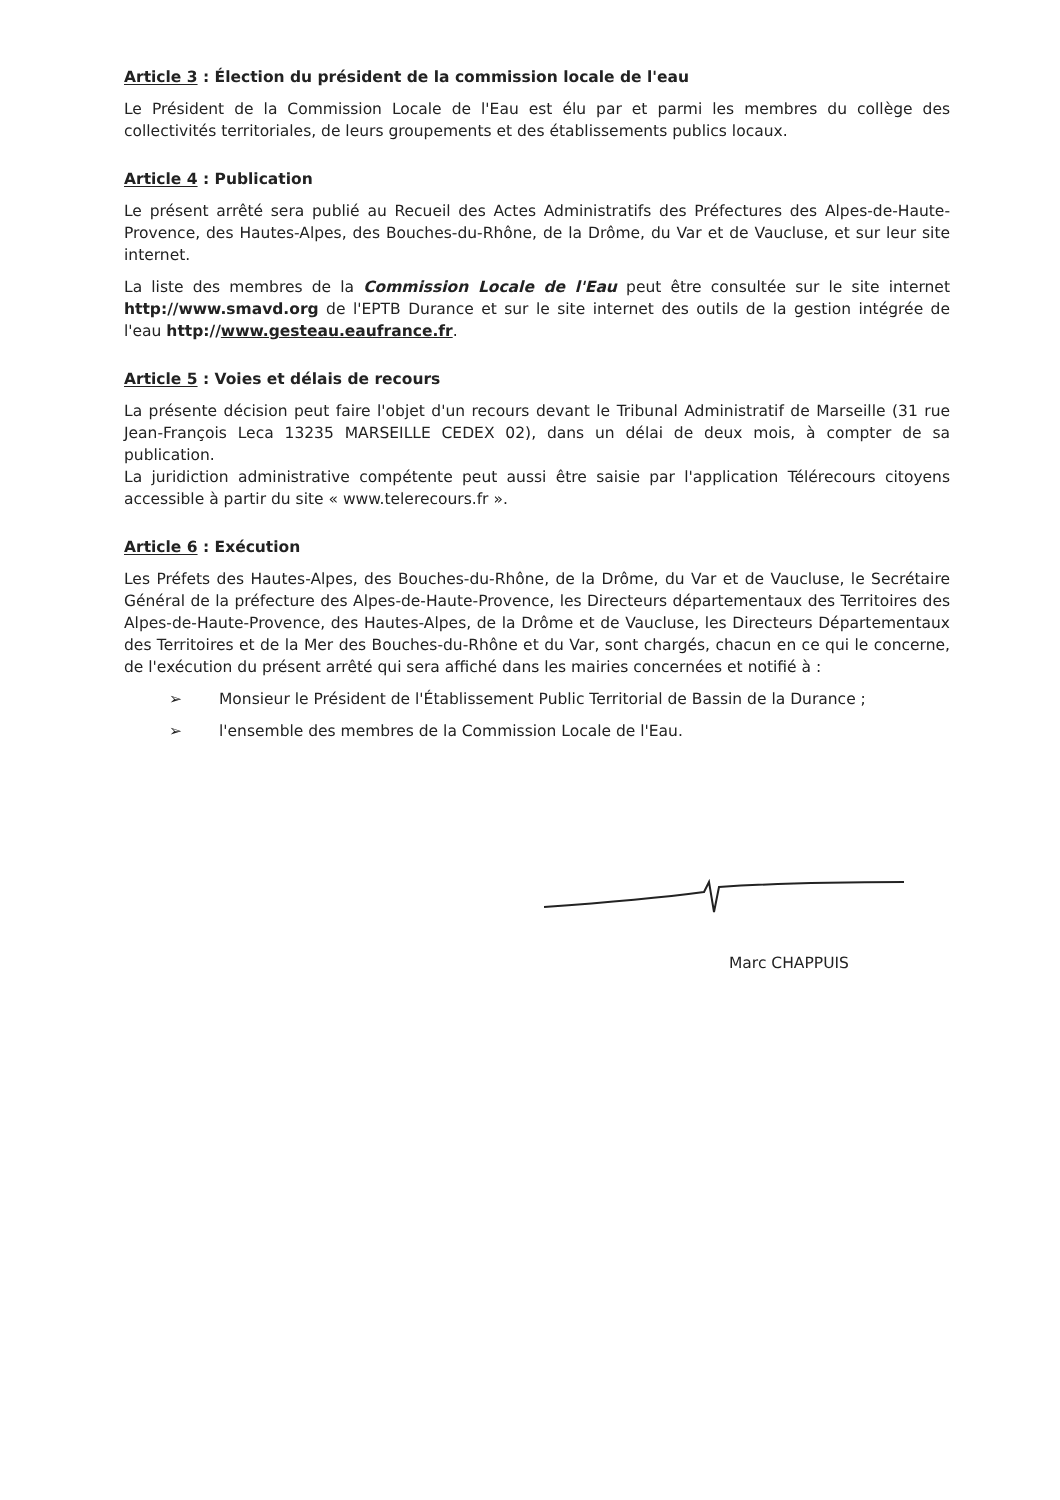Article 3 : Élection du président de la commission locale de l'eau
Le Président de la Commission Locale de l'Eau est élu par et parmi les membres du collège des collectivités territoriales, de leurs groupements et des établissements publics locaux.
Article 4 : Publication
Le présent arrêté sera publié au Recueil des Actes Administratifs des Préfectures des Alpes-de-Haute-Provence, des Hautes-Alpes, des Bouches-du-Rhône, de la Drôme, du Var et de Vaucluse, et sur leur site internet.
La liste des membres de la Commission Locale de l'Eau peut être consultée sur le site internet http://www.smavd.org de l'EPTB Durance et sur le site internet des outils de la gestion intégrée de l'eau http://www.gesteau.eaufrance.fr.
Article 5 : Voies et délais de recours
La présente décision peut faire l'objet d'un recours devant le Tribunal Administratif de Marseille (31 rue Jean-François Leca 13235 MARSEILLE CEDEX 02), dans un délai de deux mois, à compter de sa publication.
La juridiction administrative compétente peut aussi être saisie par l'application Télérecours citoyens accessible à partir du site « www.telerecours.fr ».
Article 6 : Exécution
Les Préfets des Hautes-Alpes, des Bouches-du-Rhône, de la Drôme, du Var et de Vaucluse, le Secrétaire Général de la préfecture des Alpes-de-Haute-Provence, les Directeurs départementaux des Territoires des Alpes-de-Haute-Provence, des Hautes-Alpes, de la Drôme et de Vaucluse, les Directeurs Départementaux des Territoires et de la Mer des Bouches-du-Rhône et du Var, sont chargés, chacun en ce qui le concerne, de l'exécution du présent arrêté qui sera affiché dans les mairies concernées et notifié à :
➢ Monsieur le Président de l'Établissement Public Territorial de Bassin de la Durance ;
➢ l'ensemble des membres de la Commission Locale de l'Eau.
Marc CHAPPUIS